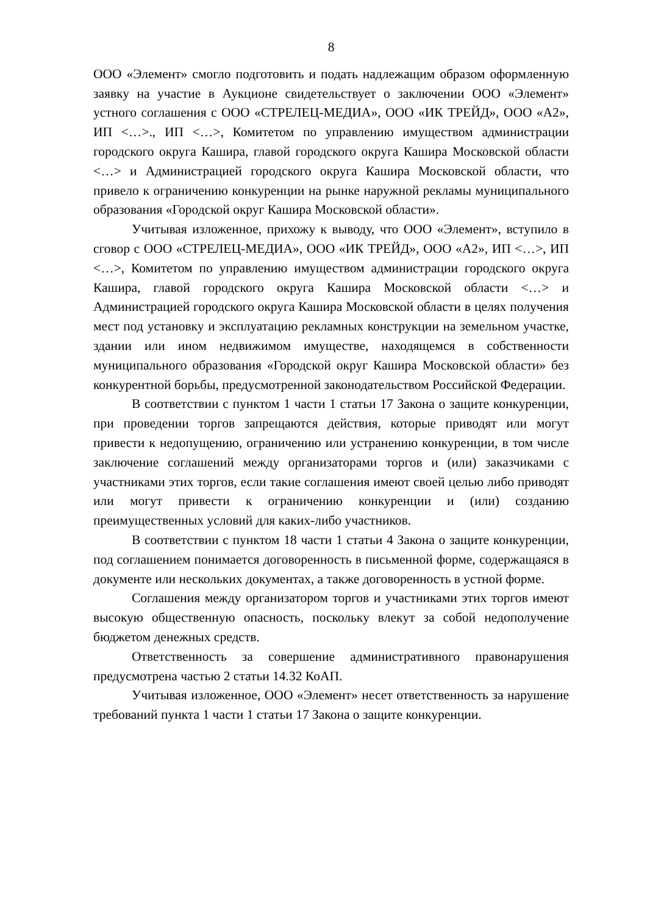8
ООО «Элемент» смогло подготовить и подать надлежащим образом оформленную заявку на участие в Аукционе свидетельствует о заключении ООО «Элемент» устного соглашения с ООО «СТРЕЛЕЦ-МЕДИА», ООО «ИК ТРЕЙД», ООО «А2», ИП <…>., ИП <…>, Комитетом по управлению имуществом администрации городского округа Кашира, главой городского округа Кашира Московской области <…> и Администрацией городского округа Кашира Московской области, что привело к ограничению конкуренции на рынке наружной рекламы муниципального образования «Городской округ Кашира Московской области».
Учитывая изложенное, прихожу к выводу, что ООО «Элемент», вступило в сговор с ООО «СТРЕЛЕЦ-МЕДИА», ООО «ИК ТРЕЙД», ООО «А2», ИП <…>, ИП <…>, Комитетом по управлению имуществом администрации городского округа Кашира, главой городского округа Кашира Московской области <…> и Администрацией городского округа Кашира Московской области в целях получения мест под установку и эксплуатацию рекламных конструкции на земельном участке, здании или ином недвижимом имуществе, находящемся в собственности муниципального образования «Городской округ Кашира Московской области» без конкурентной борьбы, предусмотренной законодательством Российской Федерации.
В соответствии с пунктом 1 части 1 статьи 17 Закона о защите конкуренции, при проведении торгов запрещаются действия, которые приводят или могут привести к недопущению, ограничению или устранению конкуренции, в том числе заключение соглашений между организаторами торгов и (или) заказчиками с участниками этих торгов, если такие соглашения имеют своей целью либо приводят или могут привести к ограничению конкуренции и (или) созданию преимущественных условий для каких-либо участников.
В соответствии с пунктом 18 части 1 статьи 4 Закона о защите конкуренции, под соглашением понимается договоренность в письменной форме, содержащаяся в документе или нескольких документах, а также договоренность в устной форме.
Соглашения между организатором торгов и участниками этих торгов имеют высокую общественную опасность, поскольку влекут за собой недополучение бюджетом денежных средств.
Ответственность за совершение административного правонарушения предусмотрена частью 2 статьи 14.32 КоАП.
Учитывая изложенное, ООО «Элемент» несет ответственность за нарушение требований пункта 1 части 1 статьи 17 Закона о защите конкуренции.